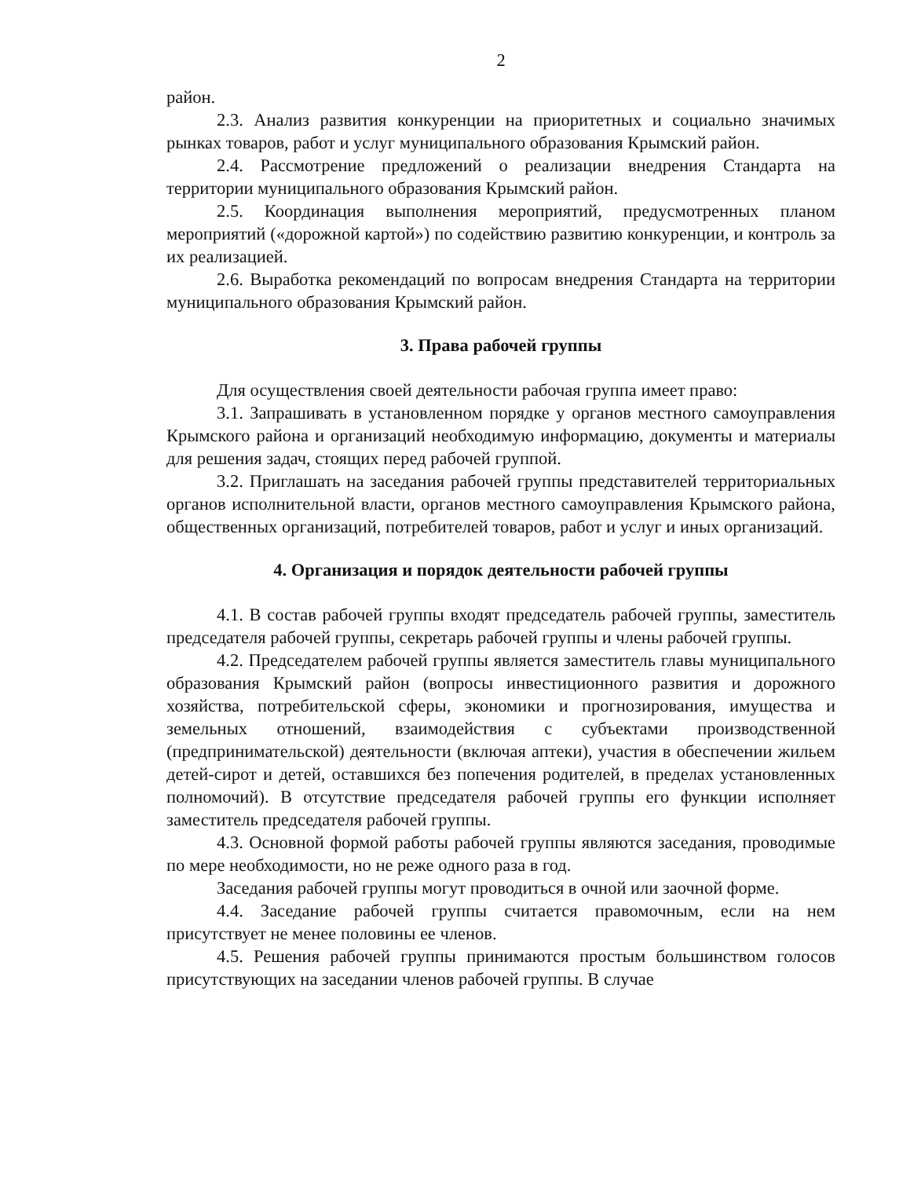2
район.
2.3. Анализ развития конкуренции на приоритетных и социально значимых рынках товаров, работ и услуг муниципального образования Крымский район.
2.4. Рассмотрение предложений о реализации внедрения Стандарта на территории муниципального образования Крымский район.
2.5. Координация выполнения мероприятий, предусмотренных планом мероприятий («дорожной картой») по содействию развитию конкуренции, и контроль за их реализацией.
2.6. Выработка рекомендаций по вопросам внедрения Стандарта на территории муниципального образования Крымский район.
3. Права рабочей группы
Для осуществления своей деятельности рабочая группа имеет право:
3.1. Запрашивать в установленном порядке у органов местного самоуправления Крымского района и организаций необходимую информацию, документы и материалы для решения задач, стоящих перед рабочей группой.
3.2. Приглашать на заседания рабочей группы представителей территориальных органов исполнительной власти, органов местного самоуправления Крымского района, общественных организаций, потребителей товаров, работ и услуг и иных организаций.
4. Организация и порядок деятельности рабочей группы
4.1. В состав рабочей группы входят председатель рабочей группы, заместитель председателя рабочей группы, секретарь рабочей группы и члены рабочей группы.
4.2. Председателем рабочей группы является заместитель главы муниципального образования Крымский район (вопросы инвестиционного развития и дорожного хозяйства, потребительской сферы, экономики и прогнозирования, имущества и земельных отношений, взаимодействия с субъектами производственной (предпринимательской) деятельности (включая аптеки), участия в обеспечении жильем детей-сирот и детей, оставшихся без попечения родителей, в пределах установленных полномочий). В отсутствие председателя рабочей группы его функции исполняет заместитель председателя рабочей группы.
4.3. Основной формой работы рабочей группы являются заседания, проводимые по мере необходимости, но не реже одного раза в год.
Заседания рабочей группы могут проводиться в очной или заочной форме.
4.4. Заседание рабочей группы считается правомочным, если на нем присутствует не менее половины ее членов.
4.5. Решения рабочей группы принимаются простым большинством голосов присутствующих на заседании членов рабочей группы. В случае